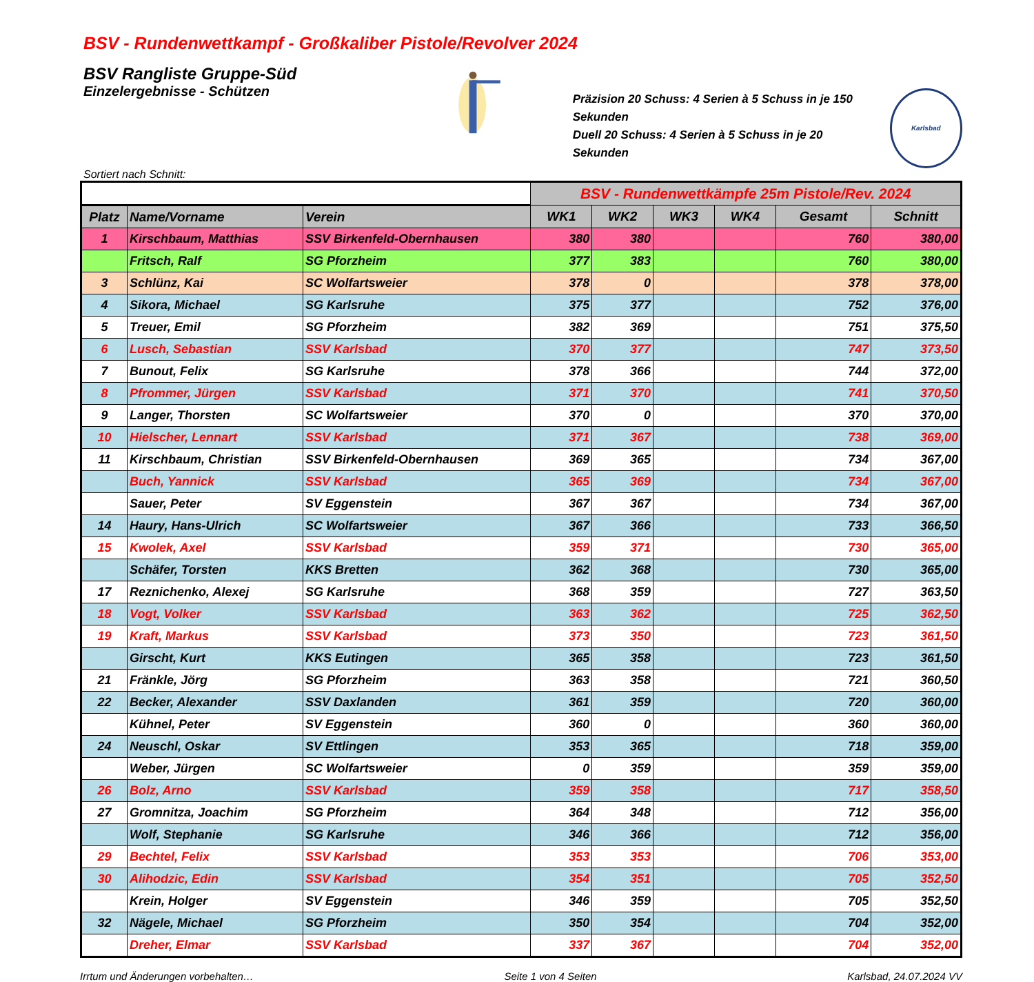BSV - Rundenwettkampf - Großkaliber Pistole/Revolver 2024
BSV Rangliste Gruppe-Süd
Einzelergebnisse - Schützen
Präzision 20 Schuss: 4 Serien à 5 Schuss in je 150 Sekunden
Duell 20 Schuss: 4 Serien à 5 Schuss in je 20 Sekunden
Karlsbad
Sortiert nach Schnitt:
| | | | BSV - Rundenwettkämpfe 25m Pistole/Rev. 2024 | | | | | |
| Platz | Name/Vorname | Verein | WK1 | WK2 | WK3 | WK4 | Gesamt | Schnitt |
| 1 | Kirschbaum, Matthias | SSV Birkenfeld-Obernhausen | 380 | 380 | | | 760 | 380,00 |
| | Fritsch, Ralf | SG Pforzheim | 377 | 383 | | | 760 | 380,00 |
| 3 | Schlünz, Kai | SC Wolfartsweier | 378 | 0 | | | 378 | 378,00 |
| 4 | Sikora, Michael | SG Karlsruhe | 375 | 377 | | | 752 | 376,00 |
| 5 | Treuer, Emil | SG Pforzheim | 382 | 369 | | | 751 | 375,50 |
| 6 | Lusch, Sebastian | SSV Karlsbad | 370 | 377 | | | 747 | 373,50 |
| 7 | Bunout, Felix | SG Karlsruhe | 378 | 366 | | | 744 | 372,00 |
| 8 | Pfrommer, Jürgen | SSV Karlsbad | 371 | 370 | | | 741 | 370,50 |
| 9 | Langer, Thorsten | SC Wolfartsweier | 370 | 0 | | | 370 | 370,00 |
| 10 | Hielscher, Lennart | SSV Karlsbad | 371 | 367 | | | 738 | 369,00 |
| 11 | Kirschbaum, Christian | SSV Birkenfeld-Obernhausen | 369 | 365 | | | 734 | 367,00 |
| | Buch, Yannick | SSV Karlsbad | 365 | 369 | | | 734 | 367,00 |
| | Sauer, Peter | SV Eggenstein | 367 | 367 | | | 734 | 367,00 |
| 14 | Haury, Hans-Ulrich | SC Wolfartsweier | 367 | 366 | | | 733 | 366,50 |
| 15 | Kwolek, Axel | SSV Karlsbad | 359 | 371 | | | 730 | 365,00 |
| | Schäfer, Torsten | KKS Bretten | 362 | 368 | | | 730 | 365,00 |
| 17 | Reznichenko, Alexej | SG Karlsruhe | 368 | 359 | | | 727 | 363,50 |
| 18 | Vogt, Volker | SSV Karlsbad | 363 | 362 | | | 725 | 362,50 |
| 19 | Kraft, Markus | SSV Karlsbad | 373 | 350 | | | 723 | 361,50 |
| | Girscht, Kurt | KKS Eutingen | 365 | 358 | | | 723 | 361,50 |
| 21 | Fränkle, Jörg | SG Pforzheim | 363 | 358 | | | 721 | 360,50 |
| 22 | Becker, Alexander | SSV Daxlanden | 361 | 359 | | | 720 | 360,00 |
| | Kühnel, Peter | SV Eggenstein | 360 | 0 | | | 360 | 360,00 |
| 24 | Neuschl, Oskar | SV Ettlingen | 353 | 365 | | | 718 | 359,00 |
| | Weber, Jürgen | SC Wolfartsweier | 0 | 359 | | | 359 | 359,00 |
| 26 | Bolz, Arno | SSV Karlsbad | 359 | 358 | | | 717 | 358,50 |
| 27 | Gromnitza, Joachim | SG Pforzheim | 364 | 348 | | | 712 | 356,00 |
| | Wolf, Stephanie | SG Karlsruhe | 346 | 366 | | | 712 | 356,00 |
| 29 | Bechtel, Felix | SSV Karlsbad | 353 | 353 | | | 706 | 353,00 |
| 30 | Alihodzic, Edin | SSV Karlsbad | 354 | 351 | | | 705 | 352,50 |
| | Krein, Holger | SV Eggenstein | 346 | 359 | | | 705 | 352,50 |
| 32 | Nägele, Michael | SG Pforzheim | 350 | 354 | | | 704 | 352,00 |
| | Dreher, Elmar | SSV Karlsbad | 337 | 367 | | | 704 | 352,00 |
Irrtum und Änderungen vorbehalten… Seite 1 von 4 Seiten Karlsbad, 24.07.2024 VV